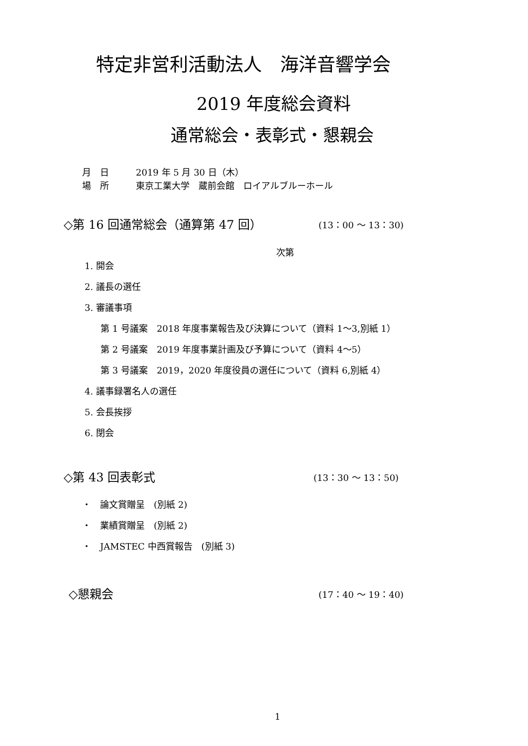特定非営利活動法人　海洋音響学会
2019 年度総会資料
通常総会・表彰式・懇親会
月　日 2019 年 5 月 30 日（木）
場　所 東京工業大学　蔵前会館　ロイアルブルーホール
◇第 16 回通常総会（通算第 47 回） (13：00 ～ 13：30)
次第
1. 開会
2. 議長の選任
3. 審議事項
第 1 号議案　2018 年度事業報告及び決算について（資料 1～3,別紙 1）
第 2 号議案　2019 年度事業計画及び予算について（資料 4～5）
第 3 号議案　2019，2020 年度役員の選任について（資料 6,別紙 4）
4. 議事録署名人の選任
5. 会長挨拶
6. 閉会
◇第 43 回表彰式 (13：30 ～ 13：50)
・　論文賞贈呈　(別紙 2)
・　業績賞贈呈　(別紙 2)
・　JAMSTEC 中西賞報告　(別紙 3)
◇懇親会 (17：40 ～ 19：40)
1